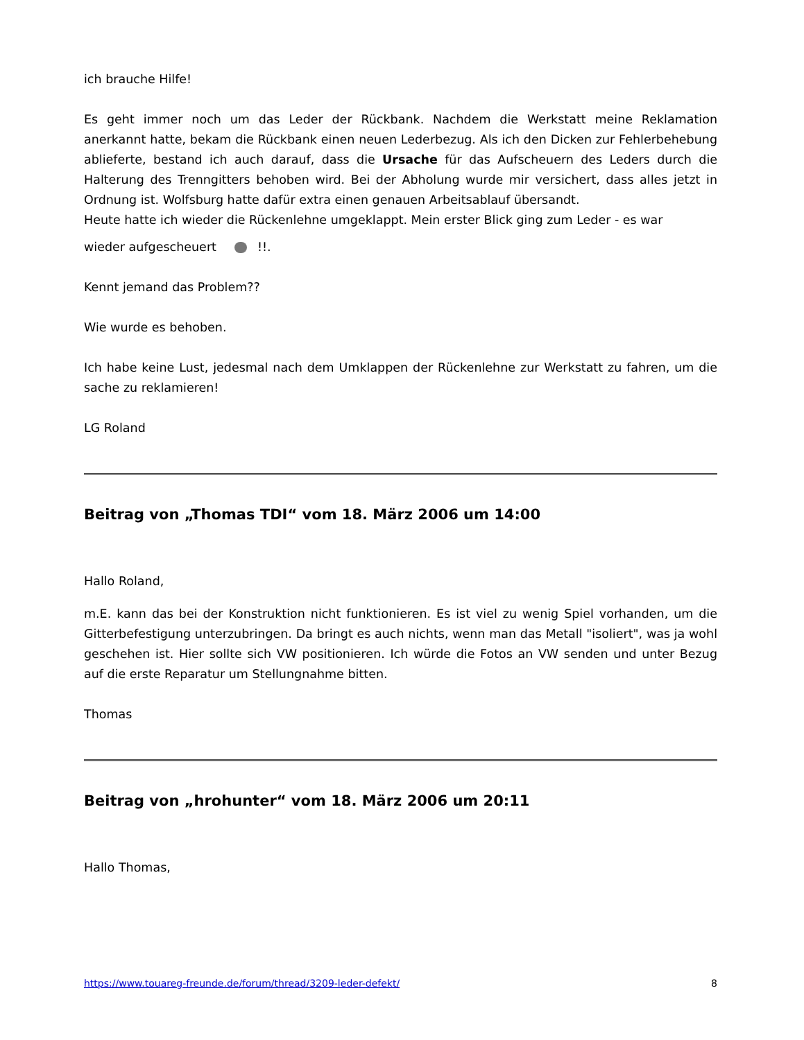ich brauche Hilfe!
Es geht immer noch um das Leder der Rückbank. Nachdem die Werkstatt meine Reklamation anerkannt hatte, bekam die Rückbank einen neuen Lederbezug. Als ich den Dicken zur Fehlerbehebung ablieferte, bestand ich auch darauf, dass die Ursache für das Aufscheuern des Leders durch die Halterung des Trenngitters behoben wird. Bei der Abholung wurde mir versichert, dass alles jetzt in Ordnung ist. Wolfsburg hatte dafür extra einen genauen Arbeitsablauf übersandt.
Heute hatte ich wieder die Rückenlehne umgeklappt. Mein erster Blick ging zum Leder - es war
wieder aufgescheuert !!.
Kennt jemand das Problem??
Wie wurde es behoben.
Ich habe keine Lust, jedesmal nach dem Umklappen der Rückenlehne zur Werkstatt zu fahren, um die sache zu reklamieren!
LG Roland
Beitrag von „Thomas TDI“ vom 18. März 2006 um 14:00
Hallo Roland,
m.E. kann das bei der Konstruktion nicht funktionieren. Es ist viel zu wenig Spiel vorhanden, um die Gitterbefestigung unterzubringen. Da bringt es auch nichts, wenn man das Metall "isoliert", was ja wohl geschehen ist. Hier sollte sich VW positionieren. Ich würde die Fotos an VW senden und unter Bezug auf die erste Reparatur um Stellungnahme bitten.
Thomas
Beitrag von „hrohunter“ vom 18. März 2006 um 20:11
Hallo Thomas,
https://www.touareg-freunde.de/forum/thread/3209-leder-defekt/ 8